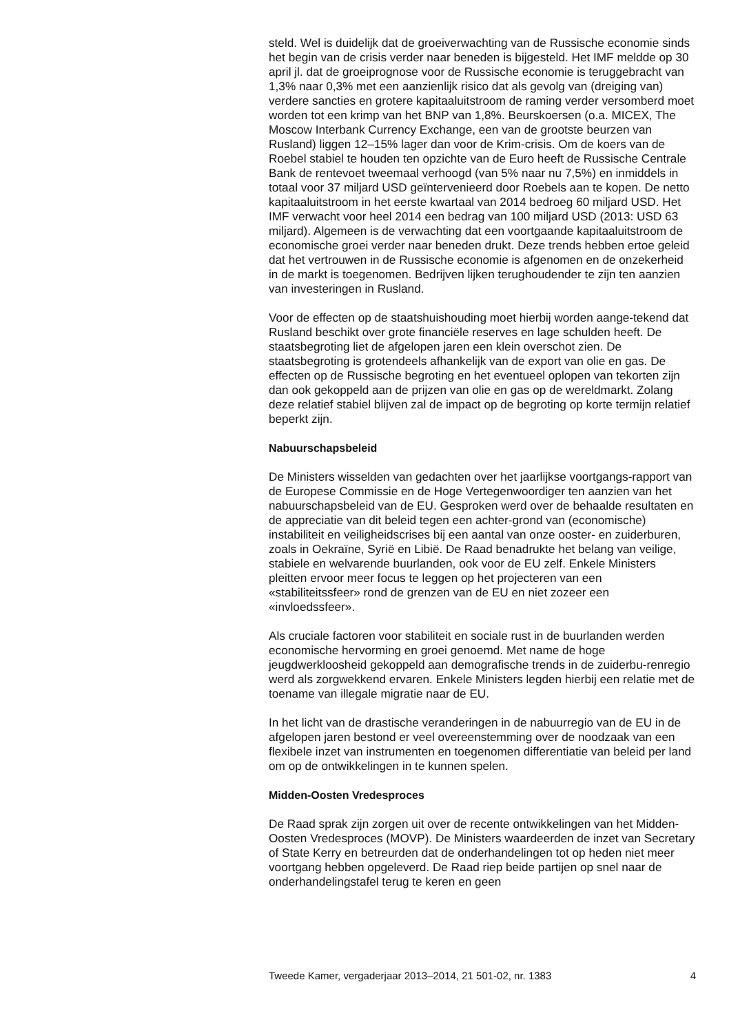steld. Wel is duidelijk dat de groeiverwachting van de Russische economie sinds het begin van de crisis verder naar beneden is bijgesteld. Het IMF meldde op 30 april jl. dat de groeiprognose voor de Russische economie is teruggebracht van 1,3% naar 0,3% met een aanzienlijk risico dat als gevolg van (dreiging van) verdere sancties en grotere kapitaaluitstroom de raming verder versomberd moet worden tot een krimp van het BNP van 1,8%. Beurskoersen (o.a. MICEX, The Moscow Interbank Currency Exchange, een van de grootste beurzen van Rusland) liggen 12–15% lager dan voor de Krim-crisis. Om de koers van de Roebel stabiel te houden ten opzichte van de Euro heeft de Russische Centrale Bank de rentevoet tweemaal verhoogd (van 5% naar nu 7,5%) en inmiddels in totaal voor 37 miljard USD geïntervenieerd door Roebels aan te kopen. De netto kapitaaluitstroom in het eerste kwartaal van 2014 bedroeg 60 miljard USD. Het IMF verwacht voor heel 2014 een bedrag van 100 miljard USD (2013: USD 63 miljard). Algemeen is de verwachting dat een voortgaande kapitaaluitstroom de economische groei verder naar beneden drukt. Deze trends hebben ertoe geleid dat het vertrouwen in de Russische economie is afgenomen en de onzekerheid in de markt is toegenomen. Bedrijven lijken terughoudender te zijn ten aanzien van investeringen in Rusland.
Voor de effecten op de staatshuishouding moet hierbij worden aange-tekend dat Rusland beschikt over grote financiële reserves en lage schulden heeft. De staatsbegroting liet de afgelopen jaren een klein overschot zien. De staatsbegroting is grotendeels afhankelijk van de export van olie en gas. De effecten op de Russische begroting en het eventueel oplopen van tekorten zijn dan ook gekoppeld aan de prijzen van olie en gas op de wereldmarkt. Zolang deze relatief stabiel blijven zal de impact op de begroting op korte termijn relatief beperkt zijn.
Nabuurschapsbeleid
De Ministers wisselden van gedachten over het jaarlijkse voortgangs-rapport van de Europese Commissie en de Hoge Vertegenwoordiger ten aanzien van het nabuurschapsbeleid van de EU. Gesproken werd over de behaalde resultaten en de appreciatie van dit beleid tegen een achter-grond van (economische) instabiliteit en veiligheidscrises bij een aantal van onze ooster- en zuiderburen, zoals in Oekraïne, Syrië en Libië. De Raad benadrukte het belang van veilige, stabiele en welvarende buurlanden, ook voor de EU zelf. Enkele Ministers pleitten ervoor meer focus te leggen op het projecteren van een «stabiliteitssfeer» rond de grenzen van de EU en niet zozeer een «invloedssfeer».
Als cruciale factoren voor stabiliteit en sociale rust in de buurlanden werden economische hervorming en groei genoemd. Met name de hoge jeugdwerkloosheid gekoppeld aan demografische trends in de zuiderbu-renregio werd als zorgwekkend ervaren. Enkele Ministers legden hierbij een relatie met de toename van illegale migratie naar de EU.
In het licht van de drastische veranderingen in de nabuurregio van de EU in de afgelopen jaren bestond er veel overeenstemming over de noodzaak van een flexibele inzet van instrumenten en toegenomen differentiatie van beleid per land om op de ontwikkelingen in te kunnen spelen.
Midden-Oosten Vredesproces
De Raad sprak zijn zorgen uit over de recente ontwikkelingen van het Midden-Oosten Vredesproces (MOVP). De Ministers waardeerden de inzet van Secretary of State Kerry en betreurden dat de onderhandelingen tot op heden niet meer voortgang hebben opgeleverd. De Raad riep beide partijen op snel naar de onderhandelingstafel terug te keren en geen
Tweede Kamer, vergaderjaar 2013–2014, 21 501-02, nr. 1383 4